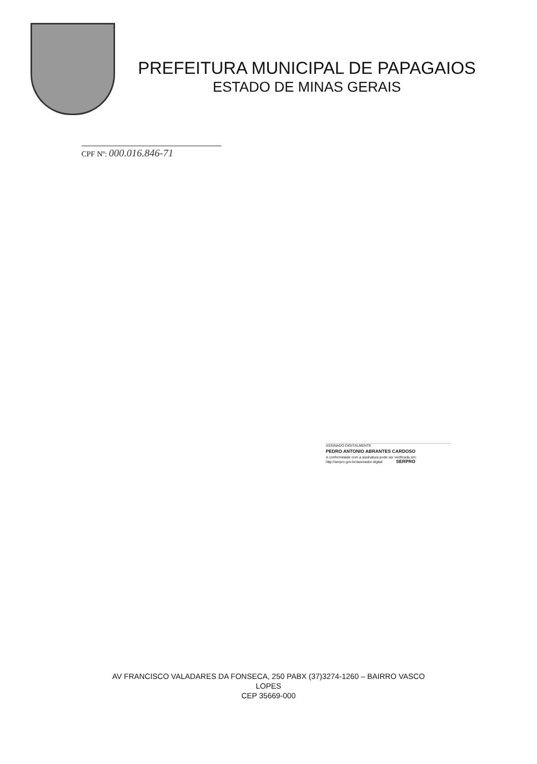PREFEITURA MUNICIPAL DE PAPAGAIOS
ESTADO DE MINAS GERAIS
CPF Nº: 000.016.846-71
ASSINADO DIGITALMENTE
PEDRO ANTONIO ABRANTES CARDOSO
A conformidade com a assinatura pode ser verificada em:
http://serpro.gov.br/assinador-digital SERPRO
AV FRANCISCO VALADARES DA FONSECA, 250 PABX (37)3274-1260 – BAIRRO VASCO
LOPES
CEP 35669-000